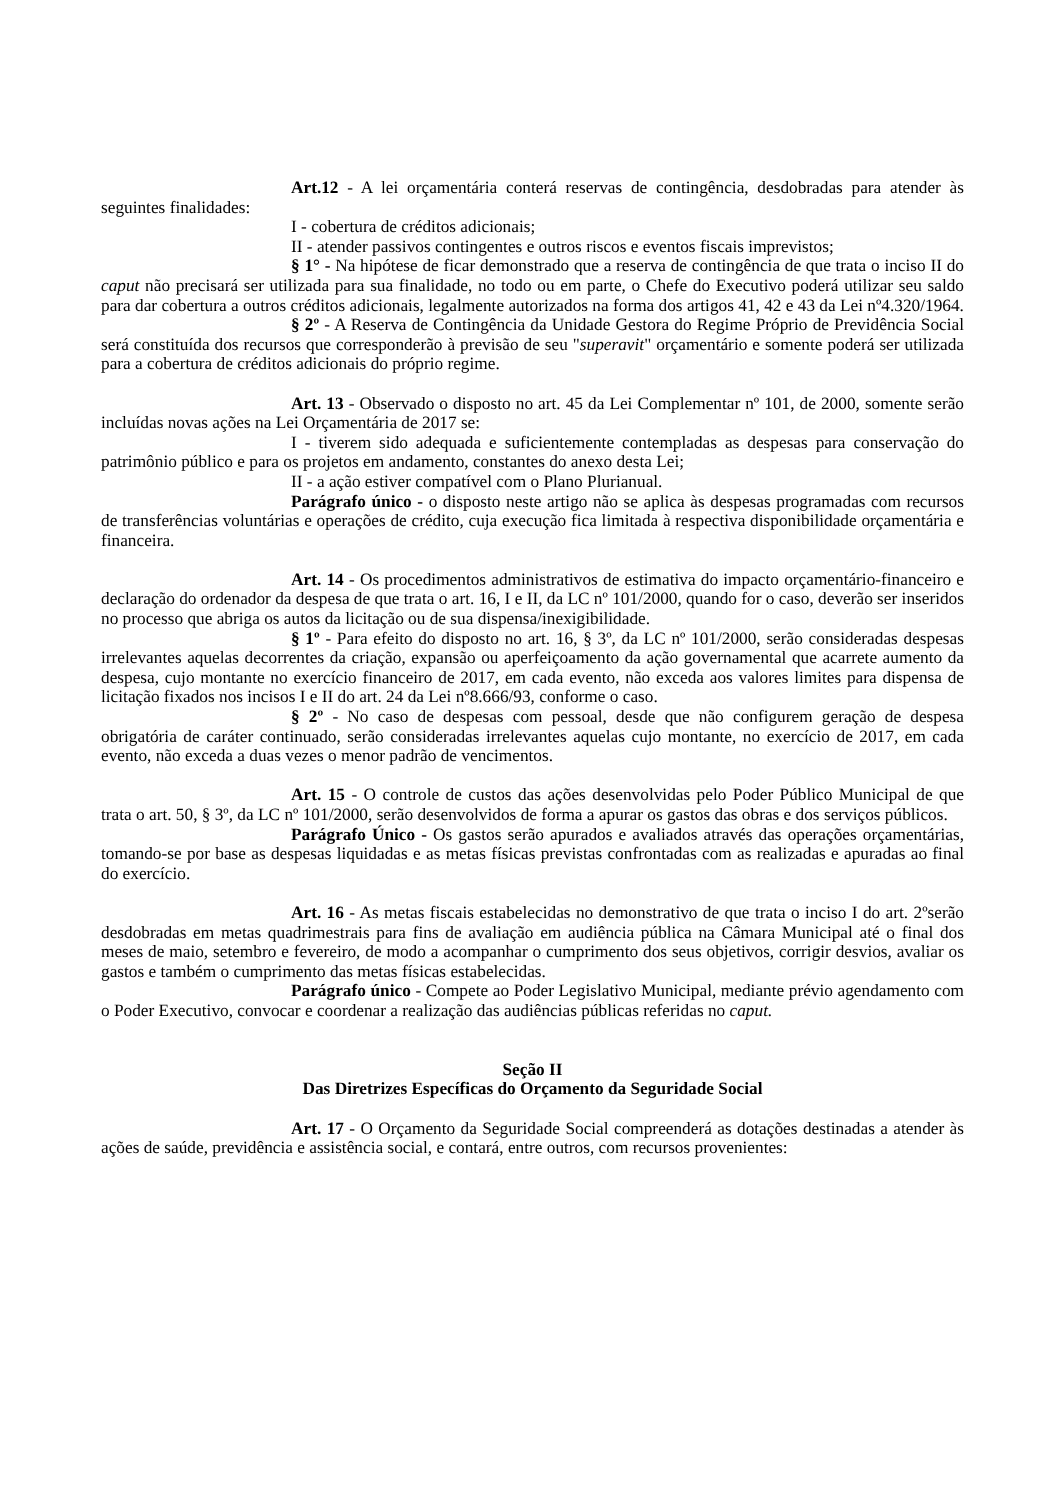Art.12 - A lei orçamentária conterá reservas de contingência, desdobradas para atender às seguintes finalidades:
I - cobertura de créditos adicionais;
II - atender passivos contingentes e outros riscos e eventos fiscais imprevistos;
§ 1° - Na hipótese de ficar demonstrado que a reserva de contingência de que trata o inciso II do caput não precisará ser utilizada para sua finalidade, no todo ou em parte, o Chefe do Executivo poderá utilizar seu saldo para dar cobertura a outros créditos adicionais, legalmente autorizados na forma dos artigos 41, 42 e 43 da Lei nº4.320/1964.
§ 2º - A Reserva de Contingência da Unidade Gestora do Regime Próprio de Previdência Social será constituída dos recursos que corresponderão à previsão de seu "superavit" orçamentário e somente poderá ser utilizada para a cobertura de créditos adicionais do próprio regime.
Art. 13 - Observado o disposto no art. 45 da Lei Complementar nº 101, de 2000, somente serão incluídas novas ações na Lei Orçamentária de 2017 se:
I - tiverem sido adequada e suficientemente contempladas as despesas para conservação do patrimônio público e para os projetos em andamento, constantes do anexo desta Lei;
II - a ação estiver compatível com o Plano Plurianual.
Parágrafo único - o disposto neste artigo não se aplica às despesas programadas com recursos de transferências voluntárias e operações de crédito, cuja execução fica limitada à respectiva disponibilidade orçamentária e financeira.
Art. 14 - Os procedimentos administrativos de estimativa do impacto orçamentário-financeiro e declaração do ordenador da despesa de que trata o art. 16, I e II, da LC nº 101/2000, quando for o caso, deverão ser inseridos no processo que abriga os autos da licitação ou de sua dispensa/inexigibilidade.
§ 1º - Para efeito do disposto no art. 16, § 3º, da LC nº 101/2000, serão consideradas despesas irrelevantes aquelas decorrentes da criação, expansão ou aperfeiçoamento da ação governamental que acarrete aumento da despesa, cujo montante no exercício financeiro de 2017, em cada evento, não exceda aos valores limites para dispensa de licitação fixados nos incisos I e II do art. 24 da Lei nº8.666/93, conforme o caso.
§ 2º - No caso de despesas com pessoal, desde que não configurem geração de despesa obrigatória de caráter continuado, serão consideradas irrelevantes aquelas cujo montante, no exercício de 2017, em cada evento, não exceda a duas vezes o menor padrão de vencimentos.
Art. 15 - O controle de custos das ações desenvolvidas pelo Poder Público Municipal de que trata o art. 50, § 3º, da LC nº 101/2000, serão desenvolvidos de forma a apurar os gastos das obras e dos serviços públicos.
Parágrafo Único - Os gastos serão apurados e avaliados através das operações orçamentárias, tomando-se por base as despesas liquidadas e as metas físicas previstas confrontadas com as realizadas e apuradas ao final do exercício.
Art. 16 - As metas fiscais estabelecidas no demonstrativo de que trata o inciso I do art. 2ºserão desdobradas em metas quadrimestrais para fins de avaliação em audiência pública na Câmara Municipal até o final dos meses de maio, setembro e fevereiro, de modo a acompanhar o cumprimento dos seus objetivos, corrigir desvios, avaliar os gastos e também o cumprimento das metas físicas estabelecidas.
Parágrafo único - Compete ao Poder Legislativo Municipal, mediante prévio agendamento com o Poder Executivo, convocar e coordenar a realização das audiências públicas referidas no caput.
Seção II
Das Diretrizes Específicas do Orçamento da Seguridade Social
Art. 17 - O Orçamento da Seguridade Social compreenderá as dotações destinadas a atender às ações de saúde, previdência e assistência social, e contará, entre outros, com recursos provenientes: